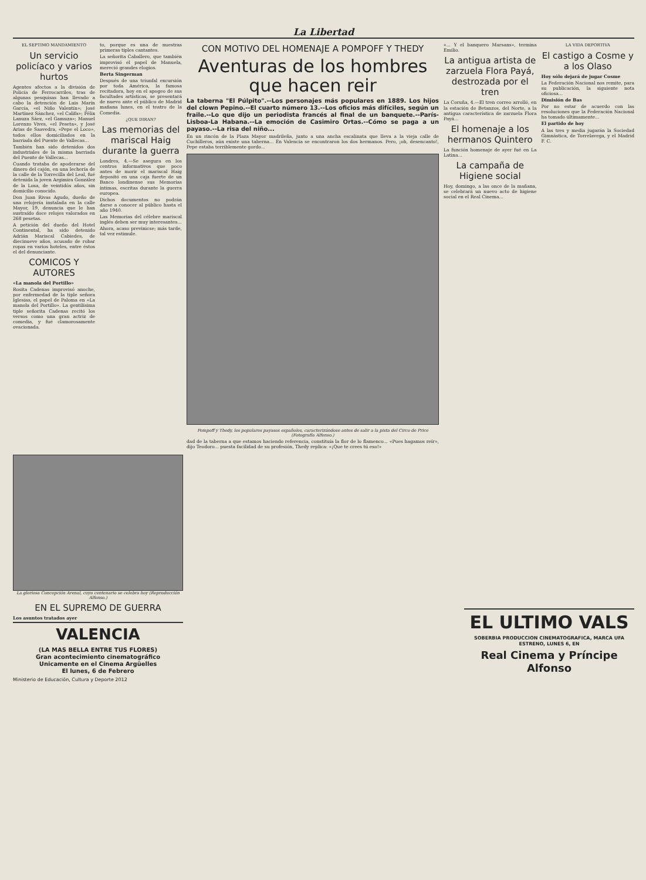La Libertad
EL SEPTIMO MANDAMIENTO
Un servicio policíaco y varios hurtos
Agentes afectos a la división de Policía de Ferrocarriles, tras de algunas pesquisas han llevado a cabo la detención de Luis Marín García, «el Niño Valentín»; José Martínez Sánchez, «el Califa»; Félix Lanuza Sáez, «el Gamuza»; Manuel Lorenzo Vives, «el Peseta», y José Arias de Saavedra, «Pepe el Loco», todos ellos domiciliados en la barriada del Puente de Vallecas...
También han sido detenidos dos industriales de la misma barriada del Puente de Vallecas...
Cuando trataba de apoderarse del dinero del cajón, en una lechería de la calle de la Torrecilla del Leal, fué detenida la joven Argimira González de la Losa, de veintidós años, sin domicilio conocido.
Don Juan Rivas Agudo, dueño de una relojería instalada en la calle Mayor, 19, denuncia que le han sustraído doce relojes valorados en 268 pesetas.
A petición del dueño del Hotel Continental, ha sido detenido Adrián Mariscal Cabiedes, de diecinueve años, acusado de robar ropas en varios hoteles, entre éstos el del denunciante.
COMICOS Y AUTORES
«La manola del Portillo»
Rosita Cadenas improvisó anoche, por enfermedad de la tiple señora Iglesias, el papel de Paloma en «La manola del Portillo». La gentilísima tiple señorita Cadenas recitó los versos como una gran actriz de comedia, y fué clamorosamente ovacionada.
to, porque es una de nuestras primeras tiples cantantes.
La señorita Caballero, que también improvisó el papel de Manuela, mereció grandes elogios.
Berta Singerman
Después de una triunfal excursión por toda América, la famosa recitadora, hoy en el apogeo de sus facultades artísticas, se presentará de nuevo ante el público de Madrid mañana lunes, en el teatro de la Comedia.
¿QUE DIRAN?
Las memorias del mariscal Haig durante la guerra
Londres, 4.—Se asegura en los centros informativos que poco antes de morir el mariscal Haig depositó en una caja fuerte de un Banco londinense sus Memorias íntimas, escritas durante la guerra europea.
Dichos documentos no podrán darse a conocer al público hasta el año 1940.
Las Memorias del célebre mariscal inglés deben ser muy interesantes...
Ahora, acaso previnicse; más tarde, tal vez estimule.
CON MOTIVO DEL HOMENAJE A POMPOFF Y THEDY
Aventuras de los hombres que hacen reir
La taberna "El Púlpito".--Los personajes más populares en 1889. Los hijos del clown Pepino.--El cuarto número 13.--Los oficios más difíciles, según un fraile.--Lo que dijo un periodista francés al final de un banquete.--París-Lisboa-La Habana.--La emoción de Casimiro Ortas.--Cómo se paga a un payaso.--La risa del niño...
En un rincón de la Plaza Mayor madrileña, junto a una ancha escalinata que lleva a la vieja calle de Cuchilleros, aún existe una taberna... En Valencia se encontraron los dos hermanos. Pero, ¡oh, desencanto!, Pepe estaba terriblemente gordo...
Pompoff y Thedy, los populares payasos españoles, caracterizándose antes de salir a la pista del Circo de Price (Fotografía Alfonso.)
dad de la taberna a que estamos haciendo referencia, constituía la flor de lo flamenco... «Pues hagamos reír», dijo Teodoro... puesta facilidad de su profesión, Thedy replica: «¡Que te crees tú eso!»
«... Y el banquero Marsans», termina Emilio.
La antigua artista de zarzuela Flora Payá, destrozada por el tren
La Coruña, 4.—El tren correo arrolló, en la estación de Betanzos, del Norte, a la antigua característica de zarzuela Flora Payá...
El homenaje a los hermanos Quintero
La función homenaje de ayer fué en La Latina...
La campaña de Higiene social
Hoy, domingo, a las once de la mañana, se celebrará un nuevo acto de higiene social en el Real Cinema...
LA VIDA DEPORTIVA
El castigo a Cosme y a los Olaso
Hoy sólo dejará de jugar Cosme
La Federación Nacional nos remite, para su publicación, la siguiente nota oficiosa...
Dimisión de Bas
Por no estar de acuerdo con las resoluciones que la Federación Nacional ha tomado últimamente...
El partido de hoy
A las tres y media jugarán la Sociedad Gimnástica, de Torrelavega, y el Madrid F. C.
La gloriosa Concepción Arenal, cuyo centenario se celebra hoy (Reproducción Alfonso.)
EN EL SUPREMO DE GUERRA
Los asuntos tratados ayer
VALENCIA
(LA MAS BELLA ENTRE TUS FLORES)
Gran acontecimiento cinematográfico
Unicamente en el Cinema Argüelles
El lunes, 6 de Febrero
EL ULTIMO VALS
SOBERBIA PRODUCCION CINEMATOGRAFICA, MARCA UFA
ESTRENO, LUNES 6, EN
Real Cinema y Príncipe Alfonso
Ministerio de Educación, Cultura y Deporte 2012